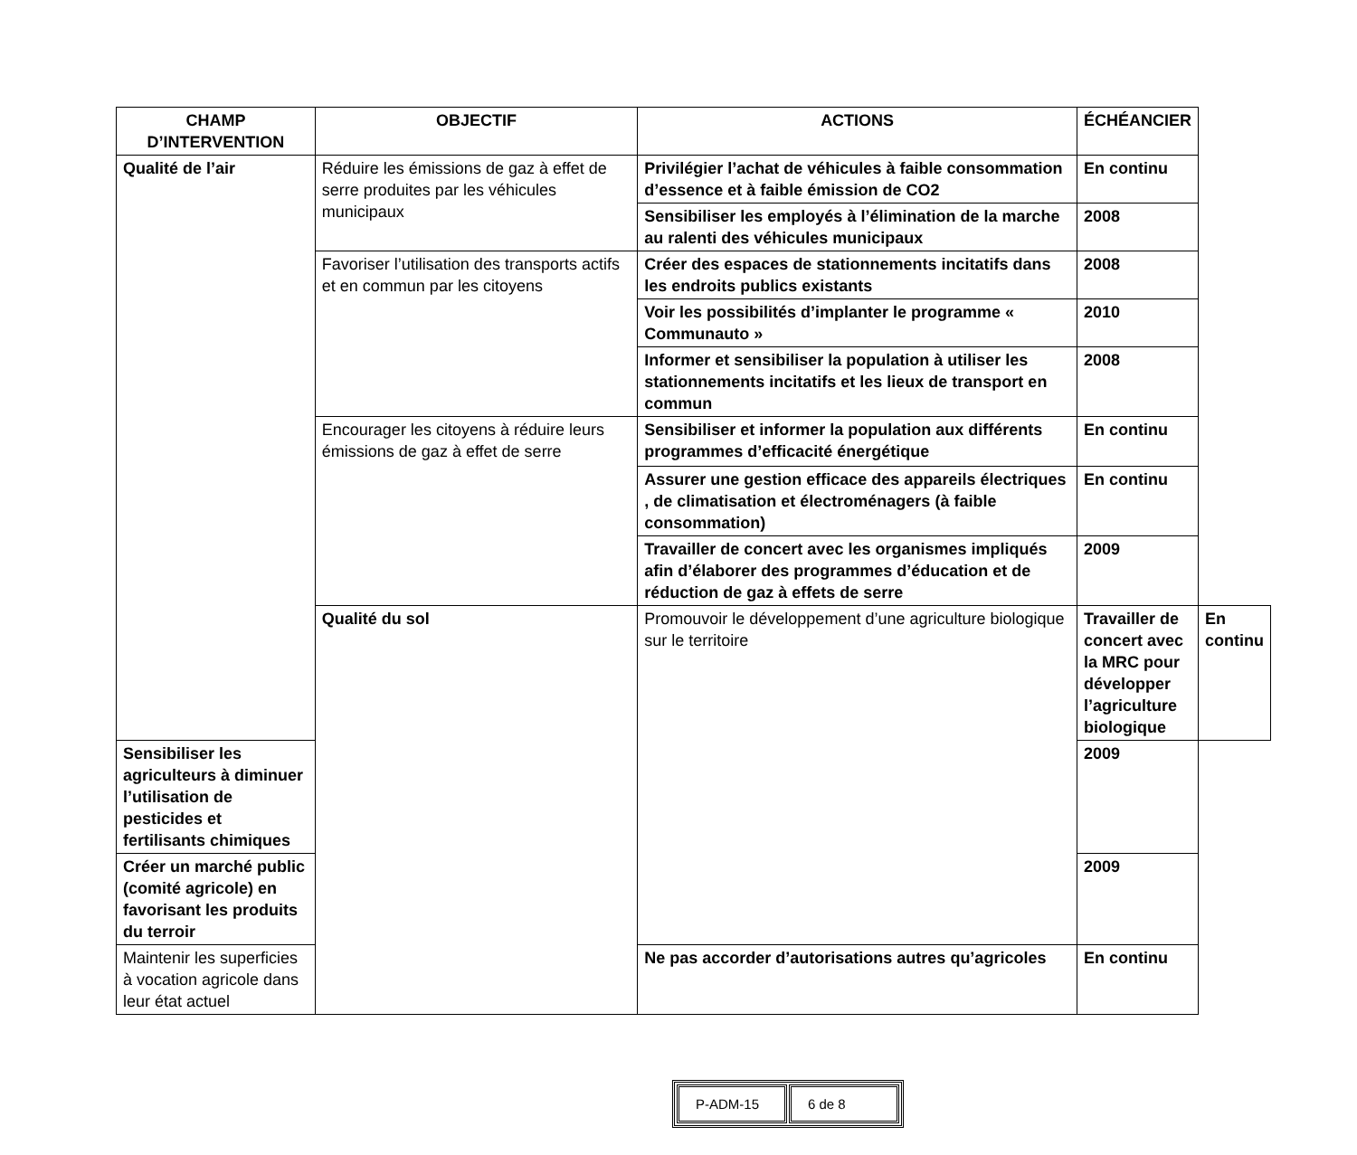| CHAMP D’INTERVENTION | OBJECTIF | ACTIONS | ÉCHÉANCIER | |
| --- | --- | --- | --- | --- |
| Qualité de l’air | Réduire les émissions de gaz à effet de serre produites par les véhicules municipaux | Privilégier l’achat de véhicules à faible consommation d’essence et à faible émission de CO2 | En continu | |
| | | Sensibiliser les employés à l’élimination de la marche au ralenti des véhicules municipaux | 2008 | |
| | Favoriser l’utilisation des transports actifs et en commun par les citoyens | Créer des espaces de stationnements incitatifs dans les endroits publics existants | 2008 | |
| | | Voir les possibilités d’implanter le programme « Communauto » | 2010 | |
| | | Informer et sensibiliser la population à utiliser les stationnements incitatifs et les lieux de transport en commun | 2008 | |
| | Encourager les citoyens à réduire leurs émissions de gaz à effet de serre | Sensibiliser et informer la population aux différents programmes d’efficacité énergétique | En continu | |
| | | Assurer une gestion efficace des appareils électriques , de climatisation et électroménagers (à faible consommation) | En continu | |
| | | Travailler de concert avec les organismes impliqués afin d’élaborer des programmes d’éducation et de réduction de gaz à effets de serre | 2009 | |
| | Qualité du sol | Promouvoir le développement d’une agriculture biologique sur le territoire | Travailler de concert avec la MRC pour développer l’agriculture biologique | En continu |
| Sensibiliser les agriculteurs à diminuer l’utilisation de pesticides et fertilisants chimiques | | | 2009 | |
| Créer un marché public (comité agricole) en favorisant les produits du terroir | | | 2009 | |
| Maintenir les superficies à vocation agricole dans leur état actuel | | Ne pas accorder d’autorisations autres qu’agricoles | En continu | |
| P-ADM-15 | 6 de 8 |